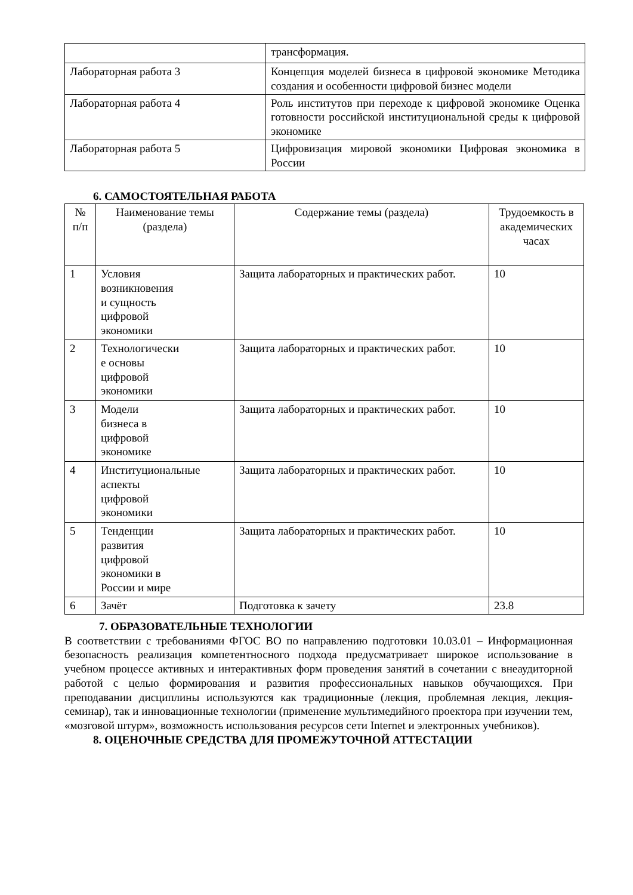| | трансформация. |
| Лабораторная работа 3 | Концепция моделей бизнеса в цифровой экономике Методика создания и особенности цифровой бизнес модели |
| Лабораторная работа 4 | Роль институтов при переходе к цифровой экономике Оценка готовности российской институциональной среды к цифровой экономике |
| Лабораторная работа 5 | Цифровизация мировой экономики Цифровая экономика в России |
6. САМОСТОЯТЕЛЬНАЯ РАБОТА
| № п/п | Наименование темы (раздела) | Содержание темы (раздела) | Трудоемкость в академических часах |
| --- | --- | --- | --- |
| 1 | Условия возникновения и сущность цифровой экономики | Защита лабораторных и практических работ. | 10 |
| 2 | Технологически е основы цифровой экономики | Защита лабораторных и практических работ. | 10 |
| 3 | Модели бизнеса в цифровой экономике | Защита лабораторных и практических работ. | 10 |
| 4 | Институциональные аспекты цифровой экономики | Защита лабораторных и практических работ. | 10 |
| 5 | Тенденции развития цифровой экономики в России и мире | Защита лабораторных и практических работ. | 10 |
| 6 | Зачёт | Подготовка к зачету | 23.8 |
7. ОБРАЗОВАТЕЛЬНЫЕ ТЕХНОЛОГИИ
В соответствии с требованиями ФГОС ВО по направлению подготовки 10.03.01 – Информационная безопасность реализация компетентносного подхода предусматривает широкое использование в учебном процессе активных и интерактивных форм проведения занятий в сочетании с внеаудиторной работой с целью формирования и развития профессиональных навыков обучающихся. При преподавании дисциплины используются как традиционные (лекция, проблемная лекция, лекция- семинар), так и инновационные технологии (применение мультимедийного проектора при изучении тем, «мозговой штурм», возможность использования ресурсов сети Internet и электронных учебников).
8. ОЦЕНОЧНЫЕ СРЕДСТВА ДЛЯ ПРОМЕЖУТОЧНОЙ АТТЕСТАЦИИ